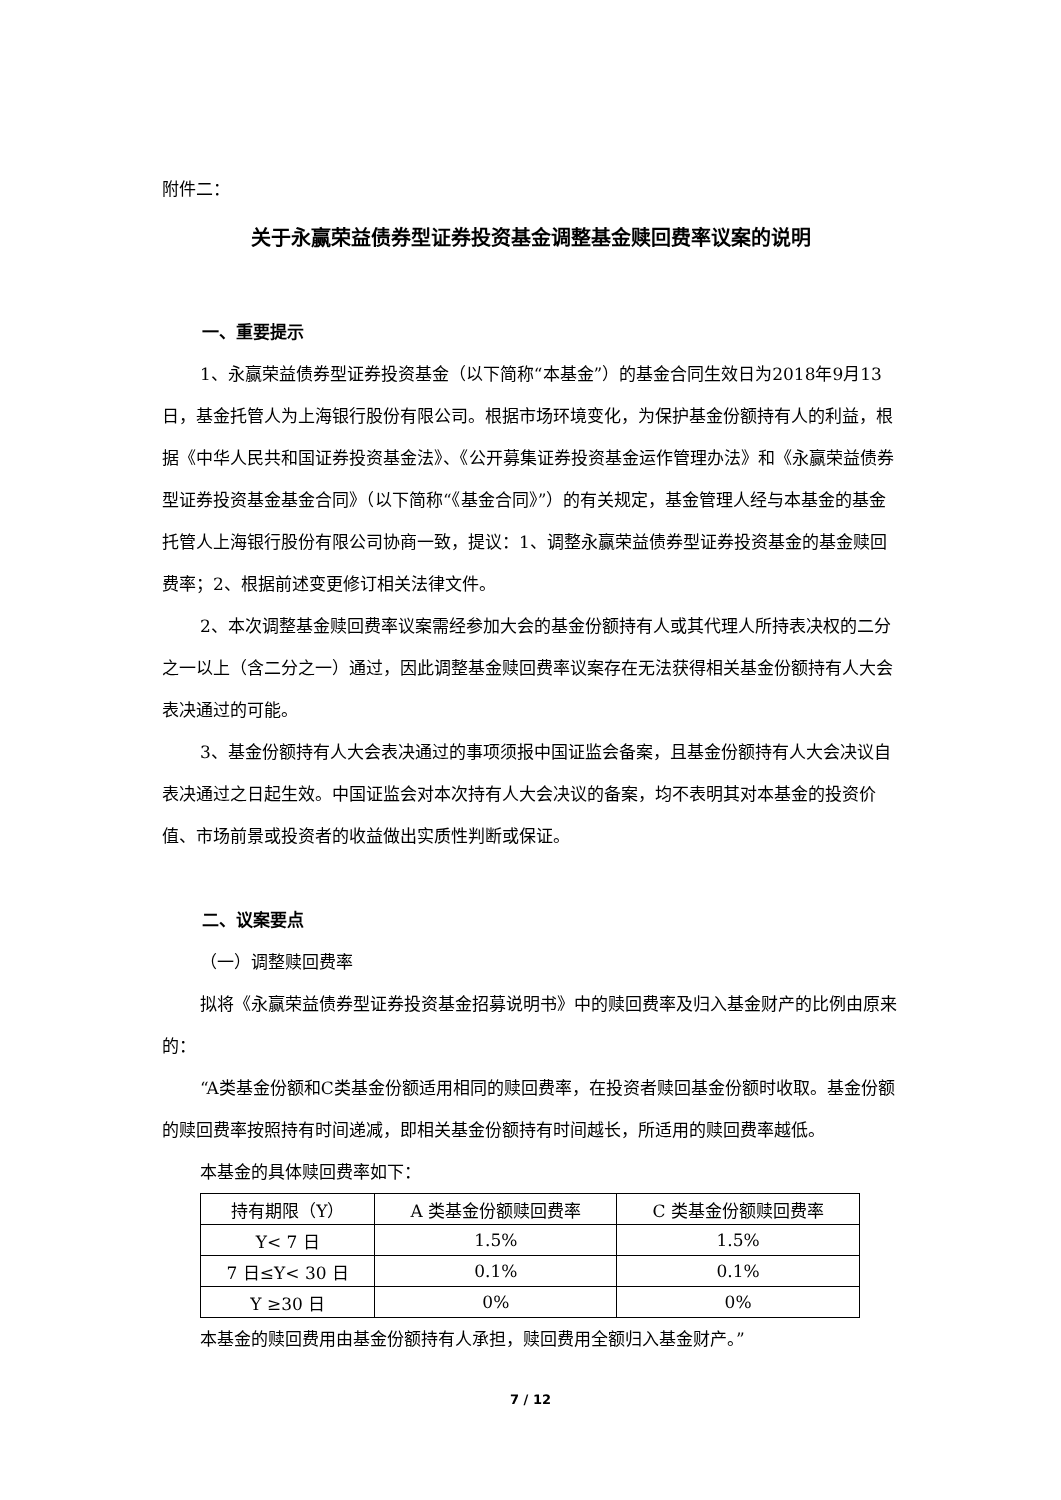附件二：
关于永赢荣益债券型证券投资基金调整基金赎回费率议案的说明
一、重要提示
1、永赢荣益债券型证券投资基金（以下简称“本基金”）的基金合同生效日为2018年9月13日，基金托管人为上海银行股份有限公司。根据市场环境变化，为保护基金份额持有人的利益，根据《中华人民共和国证券投资基金法》、《公开募集证券投资基金运作管理办法》和《永赢荣益债券型证券投资基金基金合同》（以下简称“《基金合同》”）的有关规定，基金管理人经与本基金的基金托管人上海银行股份有限公司协商一致，提议：1、调整永赢荣益债券型证券投资基金的基金赎回费率；2、根据前述变更修订相关法律文件。
2、本次调整基金赎回费率议案需经参加大会的基金份额持有人或其代理人所持表决权的二分之一以上（含二分之一）通过，因此调整基金赎回费率议案存在无法获得相关基金份额持有人大会表决通过的可能。
3、基金份额持有人大会表决通过的事项须报中国证监会备案，且基金份额持有人大会决议自表决通过之日起生效。中国证监会对本次持有人大会决议的备案，均不表明其对本基金的投资价值、市场前景或投资者的收益做出实质性判断或保证。
二、议案要点
（一）调整赎回费率
拟将《永赢荣益债券型证券投资基金招募说明书》中的赎回费率及归入基金财产的比例由原来的：
“A类基金份额和C类基金份额适用相同的赎回费率，在投资者赎回基金份额时收取。基金份额的赎回费率按照持有时间递减，即相关基金份额持有时间越长，所适用的赎回费率越低。
本基金的具体赎回费率如下：
| 持有期限（Y） | A 类基金份额赎回费率 | C 类基金份额赎回费率 |
| --- | --- | --- |
| Y< 7 日 | 1.5% | 1.5% |
| 7 日≤Y< 30 日 | 0.1% | 0.1% |
| Y ≥30 日 | 0% | 0% |
本基金的赎回费用由基金份额持有人承担，赎回费用全额归入基金财产。”
7 / 12